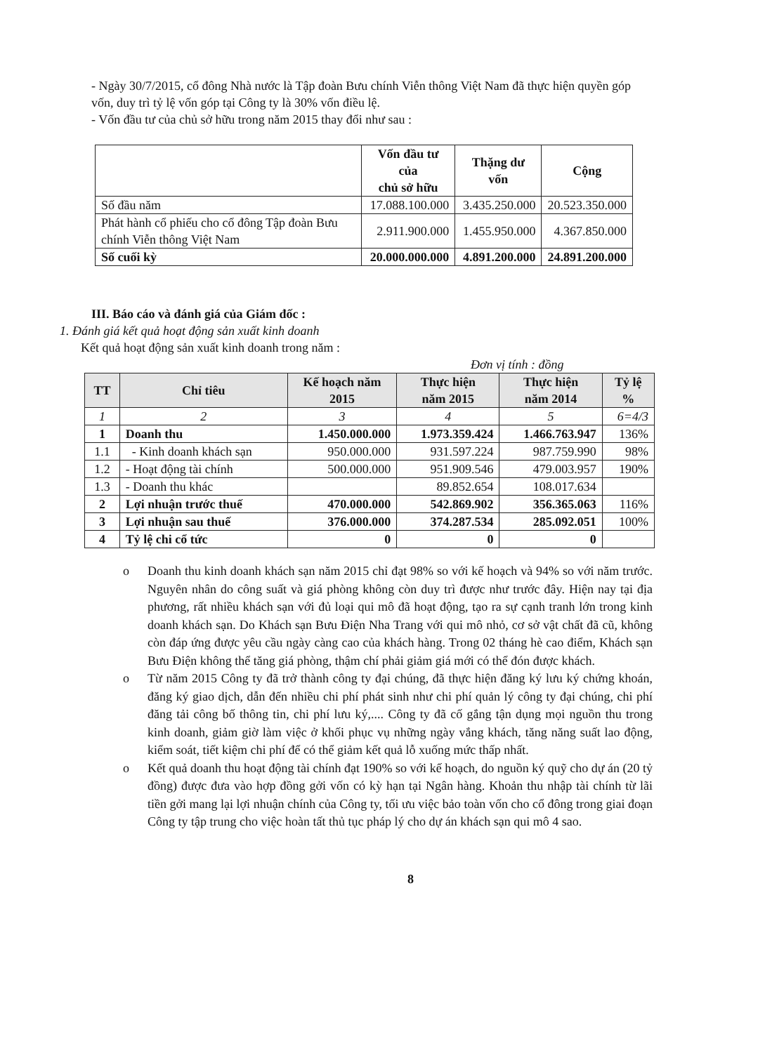- Ngày 30/7/2015, cổ đông Nhà nước là Tập đoàn Bưu chính Viễn thông Việt Nam đã thực hiện quyền góp vốn, duy trì tỷ lệ vốn góp tại Công ty là 30% vốn điều lệ.
- Vốn đầu tư của chủ sở hữu trong năm 2015 thay đổi như sau :
| | Vốn đầu tư của chủ sở hữu | Thặng dư vốn | Cộng |
| --- | --- | --- | --- |
| Số đầu năm | 17.088.100.000 | 3.435.250.000 | 20.523.350.000 |
| Phát hành cổ phiếu cho cổ đông Tập đoàn Bưu chính Viễn thông Việt Nam | 2.911.900.000 | 1.455.950.000 | 4.367.850.000 |
| Số cuối kỳ | 20.000.000.000 | 4.891.200.000 | 24.891.200.000 |
III. Báo cáo và đánh giá của Giám đốc :
1. Đánh giá kết quả hoạt động sản xuất kinh doanh
Kết quả hoạt động sản xuất kinh doanh trong năm :
Đơn vị tính : đồng
| TT | Chỉ tiêu | Kế hoạch năm 2015 | Thực hiện năm 2015 | Thực hiện năm 2014 | Tỷ lệ % |
| --- | --- | --- | --- | --- | --- |
| 1 | 2 | 3 | 4 | 5 | 6=4/3 |
| 1 | Doanh thu | 1.450.000.000 | 1.973.359.424 | 1.466.763.947 | 136% |
| 1.1 | - Kinh doanh khách sạn | 950.000.000 | 931.597.224 | 987.759.990 | 98% |
| 1.2 | - Hoạt động tài chính | 500.000.000 | 951.909.546 | 479.003.957 | 190% |
| 1.3 | - Doanh thu khác | | 89.852.654 | 108.017.634 | |
| 2 | Lợi nhuận trước thuế | 470.000.000 | 542.869.902 | 356.365.063 | 116% |
| 3 | Lợi nhuận sau thuế | 376.000.000 | 374.287.534 | 285.092.051 | 100% |
| 4 | Tỷ lệ chi cổ tức | 0 | 0 | 0 | |
o Doanh thu kinh doanh khách sạn năm 2015 chỉ đạt 98% so với kế hoạch và 94% so với năm trước. Nguyên nhân do công suất và giá phòng không còn duy trì được như trước đây. Hiện nay tại địa phương, rất nhiều khách sạn với đủ loại qui mô đã hoạt động, tạo ra sự cạnh tranh lớn trong kinh doanh khách sạn. Do Khách sạn Bưu Điện Nha Trang với qui mô nhỏ, cơ sở vật chất đã cũ, không còn đáp ứng được yêu cầu ngày càng cao của khách hàng. Trong 02 tháng hè cao điểm, Khách sạn Bưu Điện không thể tăng giá phòng, thậm chí phải giảm giá mới có thể đón được khách.
o Từ năm 2015 Công ty đã trở thành công ty đại chúng, đã thực hiện đăng ký lưu ký chứng khoán, đăng ký giao dịch, dẫn đến nhiều chi phí phát sinh như chi phí quản lý công ty đại chúng, chi phí đăng tải công bố thông tin, chi phí lưu ký,.... Công ty đã cố gắng tận dụng mọi nguồn thu trong kinh doanh, giảm giờ làm việc ở khối phục vụ những ngày vắng khách, tăng năng suất lao động, kiểm soát, tiết kiệm chi phí để có thể giảm kết quả lỗ xuống mức thấp nhất.
o Kết quả doanh thu hoạt động tài chính đạt 190% so với kế hoạch, do nguồn ký quỹ cho dự án (20 tỷ đồng) được đưa vào hợp đồng gởi vốn có kỳ hạn tại Ngân hàng. Khoản thu nhập tài chính từ lãi tiền gởi mang lại lợi nhuận chính của Công ty, tối ưu việc bảo toàn vốn cho cổ đông trong giai đoạn Công ty tập trung cho việc hoàn tất thủ tục pháp lý cho dự án khách sạn qui mô 4 sao.
8